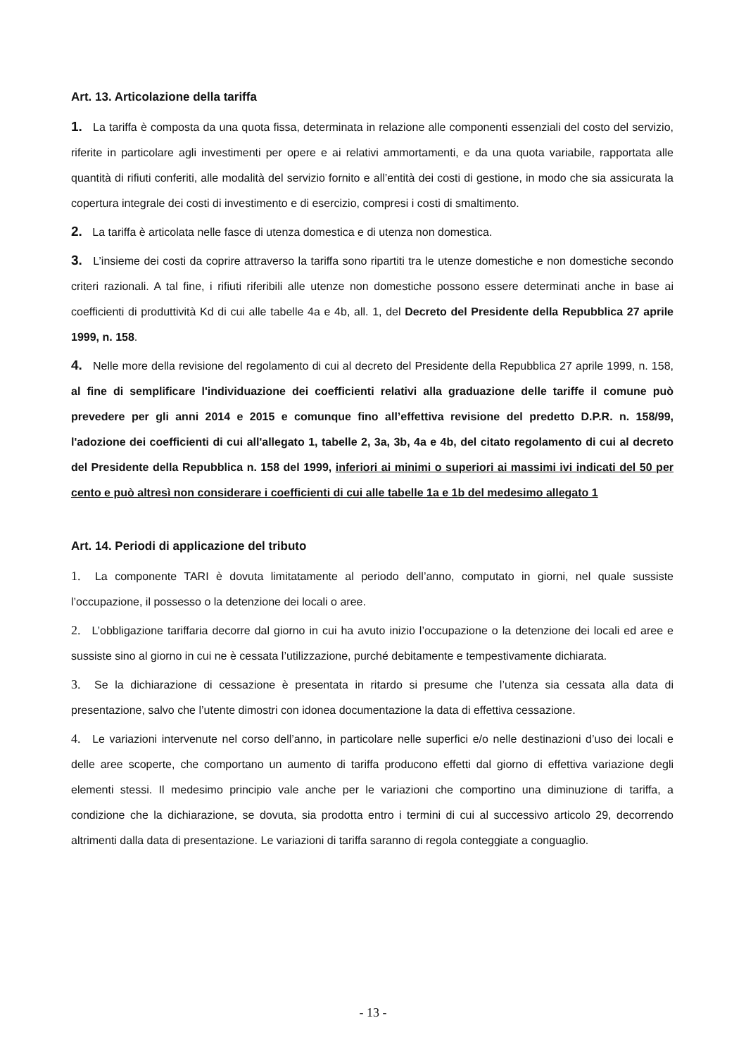Art. 13. Articolazione della tariffa
1. La tariffa è composta da una quota fissa, determinata in relazione alle componenti essenziali del costo del servizio, riferite in particolare agli investimenti per opere e ai relativi ammortamenti, e da una quota variabile, rapportata alle quantità di rifiuti conferiti, alle modalità del servizio fornito e all’entità dei costi di gestione, in modo che sia assicurata la copertura integrale dei costi di investimento e di esercizio, compresi i costi di smaltimento.
2. La tariffa è articolata nelle fasce di utenza domestica e di utenza non domestica.
3. L’insieme dei costi da coprire attraverso la tariffa sono ripartiti tra le utenze domestiche e non domestiche secondo criteri razionali. A tal fine, i rifiuti riferibili alle utenze non domestiche possono essere determinati anche in base ai coefficienti di produttività Kd di cui alle tabelle 4a e 4b, all. 1, del Decreto del Presidente della Repubblica 27 aprile 1999, n. 158.
4. Nelle more della revisione del regolamento di cui al decreto del Presidente della Repubblica 27 aprile 1999, n. 158, al fine di semplificare l'individuazione dei coefficienti relativi alla graduazione delle tariffe il comune può prevedere per gli anni 2014 e 2015 e comunque fino all’effettiva revisione del predetto D.P.R. n. 158/99, l'adozione dei coefficienti di cui all'allegato 1, tabelle 2, 3a, 3b, 4a e 4b, del citato regolamento di cui al decreto del Presidente della Repubblica n. 158 del 1999, inferiori ai minimi o superiori ai massimi ivi indicati del 50 per cento e può altresì non considerare i coefficienti di cui alle tabelle 1a e 1b del medesimo allegato 1
Art. 14. Periodi di applicazione del tributo
1. La componente TARI è dovuta limitatamente al periodo dell’anno, computato in giorni, nel quale sussiste l’occupazione, il possesso o la detenzione dei locali o aree.
2. L’obbligazione tariffaria decorre dal giorno in cui ha avuto inizio l’occupazione o la detenzione dei locali ed aree e sussiste sino al giorno in cui ne è cessata l’utilizzazione, purché debitamente e tempestivamente dichiarata.
3. Se la dichiarazione di cessazione è presentata in ritardo si presume che l’utenza sia cessata alla data di presentazione, salvo che l’utente dimostri con idonea documentazione la data di effettiva cessazione.
4. Le variazioni intervenute nel corso dell’anno, in particolare nelle superfici e/o nelle destinazioni d’uso dei locali e delle aree scoperte, che comportano un aumento di tariffa producono effetti dal giorno di effettiva variazione degli elementi stessi. Il medesimo principio vale anche per le variazioni che comportino una diminuzione di tariffa, a condizione che la dichiarazione, se dovuta, sia prodotta entro i termini di cui al successivo articolo 29, decorrendo altrimenti dalla data di presentazione. Le variazioni di tariffa saranno di regola conteggiate a conguaglio.
- 13 -